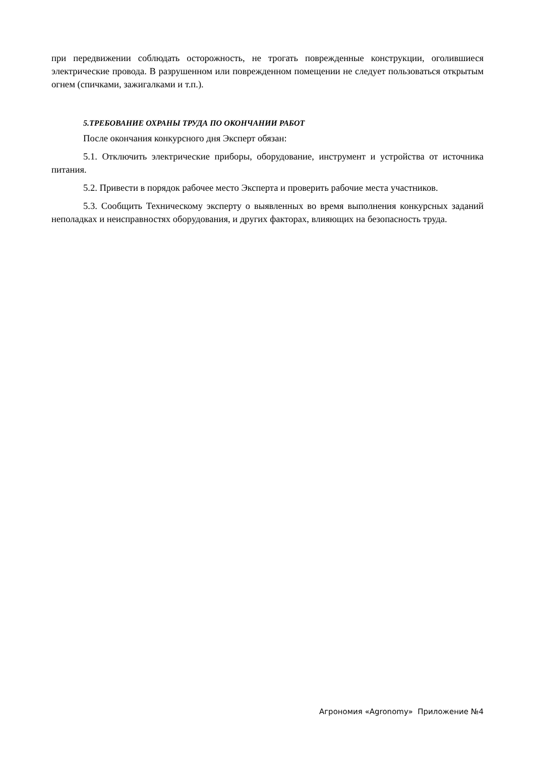при передвижении соблюдать осторожность, не трогать поврежденные конструкции, оголившиеся электрические провода. В разрушенном или поврежденном помещении не следует пользоваться открытым огнем (спичками, зажигалками и т.п.).
5.ТРЕБОВАНИЕ ОХРАНЫ ТРУДА ПО ОКОНЧАНИИ РАБОТ
После окончания конкурсного дня Эксперт обязан:
5.1. Отключить электрические приборы, оборудование, инструмент и устройства от источника питания.
5.2. Привести в порядок рабочее место Эксперта и проверить рабочие места участников.
5.3. Сообщить Техническому эксперту о выявленных во время выполнения конкурсных заданий неполадках и неисправностях оборудования, и других факторах, влияющих на безопасность труда.
Агрономия «Agronomy» Приложение №4